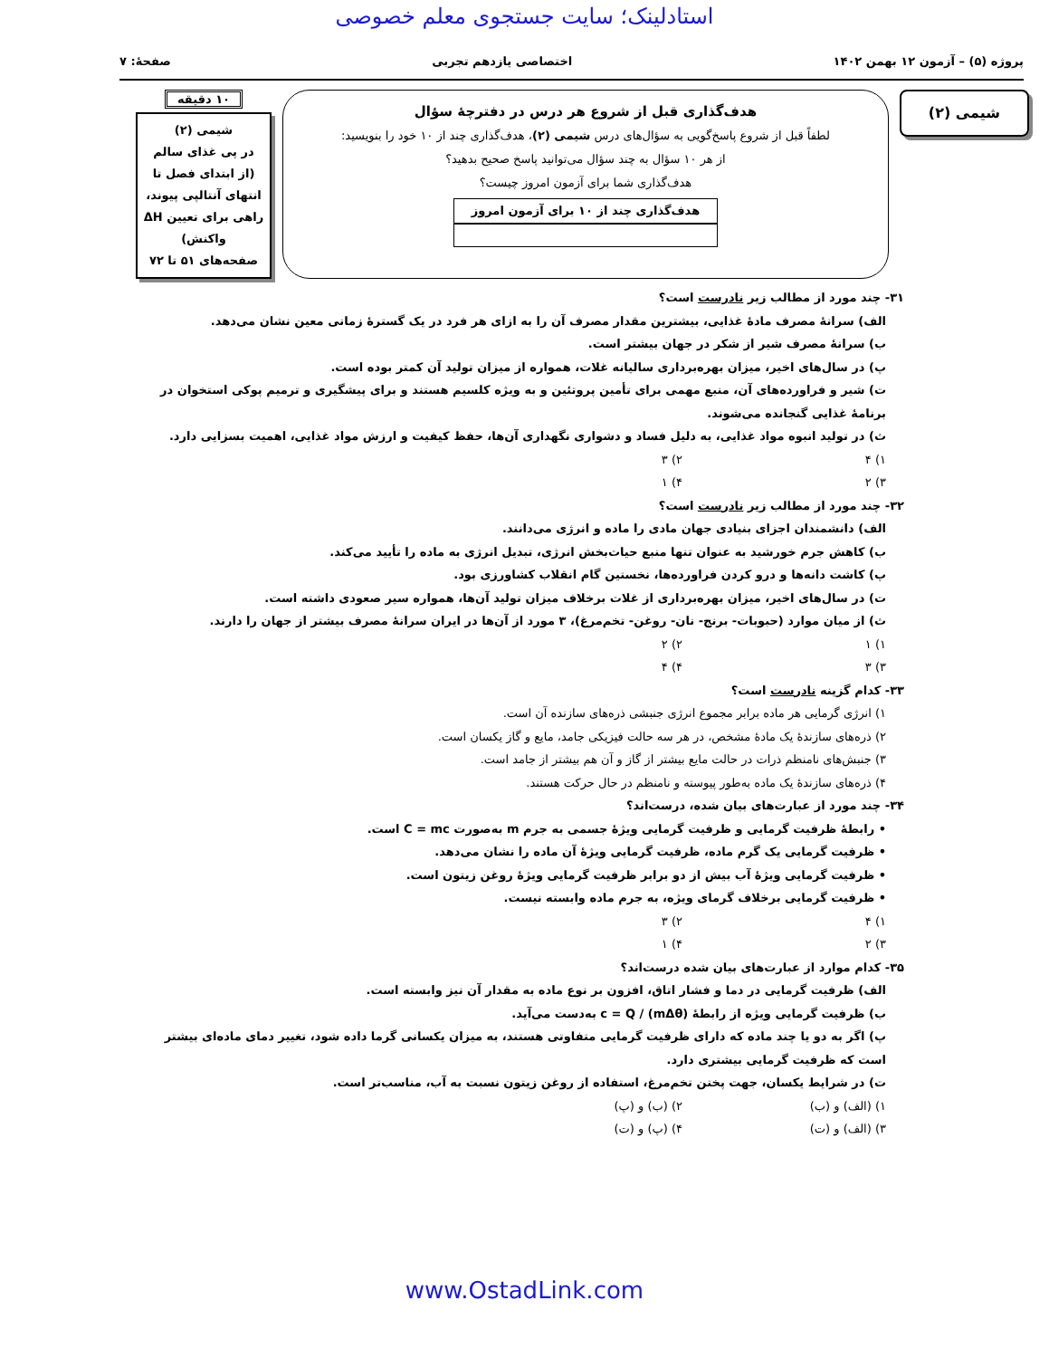استادلینک؛ سایت جستجوی معلم خصوصی
پروژه (۵) – آزمون ۱۲ بهمن ۱۴۰۲ اختصاصی یازدهم تجربی صفحهٔ: ۷
شیمی (۲)
هدف‌گذاری قبل از شروع هر درس در دفترچهٔ سؤال
لطفاً قبل از شروع پاسخ‌گویی به سؤال‌های درس شیمی (۲)، هدف‌گذاری چند از ۱۰ خود را بنویسید:
از هر ۱۰ سؤال به چند سؤال می‌توانید پاسخ صحیح بدهید؟
هدف‌گذاری شما برای آزمون امروز چیست؟
هدف‌گذاری چند از ۱۰ برای آزمون امروز
۱۰ دقیقه
شیمی (۲)
در پی غذای سالم
(از ابتدای فصل تا انتهای آنتالپی پیوند، راهی برای تعیین ΔH واکنش)
صفحه‌های ۵۱ تا ۷۲
۳۱- چند مورد از مطالب زیر نادرست است؟
الف) سرانهٔ مصرف مادهٔ غذایی، بیشترین مقدار مصرف آن را به ازای هر فرد در یک گسترهٔ زمانی معین نشان می‌دهد.
ب) سرانهٔ مصرف شیر از شکر در جهان بیشتر است.
پ) در سال‌های اخیر، میزان بهره‌برداری سالیانه غلات، همواره از میزان تولید آن کمتر بوده است.
ت) شیر و فراورده‌های آن، منبع مهمی برای تأمین پروتئین و به ویژه کلسیم هستند و برای پیشگیری و ترمیم پوکی استخوان در برنامهٔ غذایی گنجانده می‌شوند.
ث) در تولید انبوه مواد غذایی، به دلیل فساد و دشواری نگهداری آن‌ها، حفظ کیفیت و ارزش مواد غذایی، اهمیت بسزایی دارد.
۱) ۴ ۲) ۳ ۳) ۲ ۴) ۱
۳۲- چند مورد از مطالب زیر نادرست است؟
الف) دانشمندان اجزای بنیادی جهان مادی را ماده و انرژی می‌دانند.
ب) کاهش جرم خورشید به عنوان تنها منبع حیات‌بخش انرژی، تبدیل انرژی به ماده را تأیید می‌کند.
پ) کاشت دانه‌ها و درو کردن فراورده‌ها، نخستین گام انقلاب کشاورزی بود.
ت) در سال‌های اخیر، میزان بهره‌برداری از غلات برخلاف میزان تولید آن‌ها، همواره سیر صعودی داشته است.
ث) از میان موارد (حبوبات- برنج- نان- روغن- تخم‌مرغ)، ۳ مورد از آن‌ها در ایران سرانهٔ مصرف بیشتر از جهان را دارند.
۱) ۱ ۲) ۲ ۳) ۳ ۴) ۴
۳۳- کدام گزینه نادرست است؟
۱) انرژی گرمایی هر ماده برابر مجموع انرژی جنبشی ذره‌های سازنده آن است.
۲) ذره‌های سازندهٔ یک مادهٔ مشخص، در هر سه حالت فیزیکی جامد، مایع و گاز یکسان است.
۳) جنبش‌های نامنظم ذرات در حالت مایع بیشتر از گاز و آن هم بیشتر از جامد است.
۴) ذره‌های سازندهٔ یک ماده به‌طور پیوسته و نامنظم در حال حرکت هستند.
۳۴- چند مورد از عبارت‌های بیان شده، درست‌اند؟
• رابطهٔ ظرفیت گرمایی و ظرفیت گرمایی ویژهٔ جسمی به جرم m به‌صورت C = mc است.
• ظرفیت گرمایی یک گرم ماده، ظرفیت گرمایی ویژهٔ آن ماده را نشان می‌دهد.
• ظرفیت گرمایی ویژهٔ آب بیش از دو برابر ظرفیت گرمایی ویژهٔ روغن زیتون است.
• ظرفیت گرمایی برخلاف گرمای ویژه، به جرم ماده وابسته نیست.
۱) ۴ ۲) ۳ ۳) ۲ ۴) ۱
۳۵- کدام موارد از عبارت‌های بیان شده درست‌اند؟
الف) ظرفیت گرمایی در دما و فشار اتاق، افزون بر نوع ماده به مقدار آن نیز وابسته است.
ب) ظرفیت گرمایی ویژه از رابطهٔ c = Q / (mΔθ) به‌دست می‌آید.
پ) اگر به دو یا چند ماده که دارای ظرفیت گرمایی متفاوتی هستند، به میزان یکسانی گرما داده شود، تغییر دمای ماده‌ای بیشتر است که ظرفیت گرمایی بیشتری دارد.
ت) در شرایط یکسان، جهت پختن تخم‌مرغ، استفاده از روغن زیتون نسبت به آب، مناسب‌تر است.
۱) (الف) و (ب) ۲) (ب) و (پ) ۳) (الف) و (ت) ۴) (پ) و (ت)
www.OstadLink.com